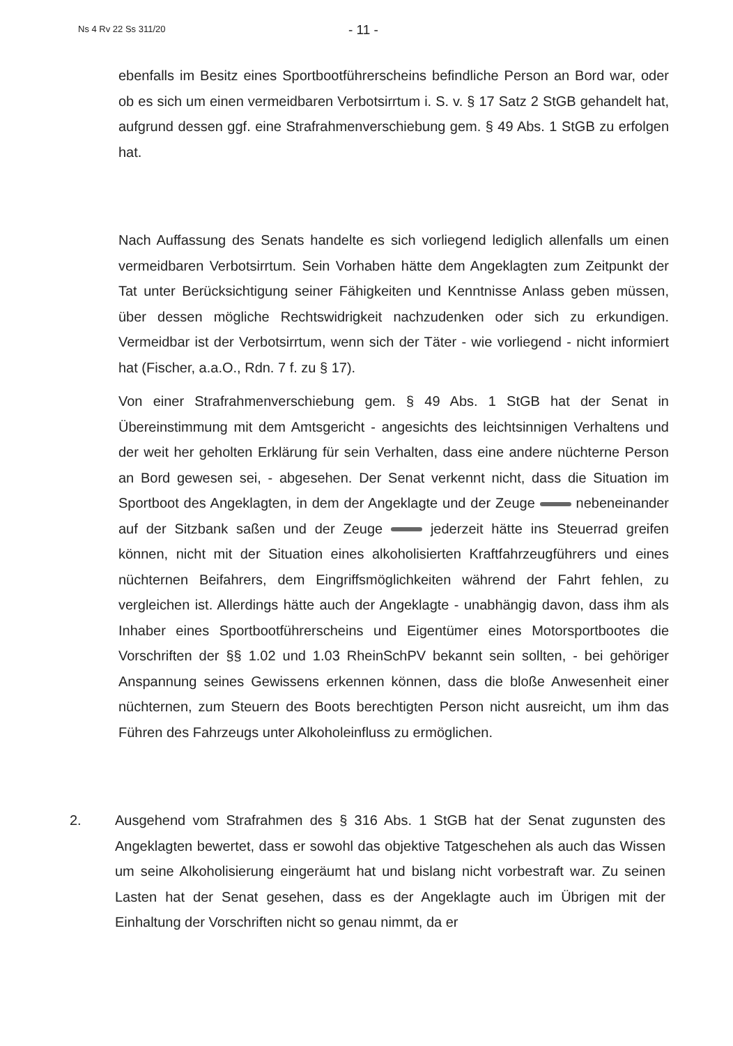Ns 4 Rv 22 Ss 311/20 - 11 -
ebenfalls im Besitz eines Sportbootführerscheins befindliche Person an Bord war, oder ob es sich um einen vermeidbaren Verbotsirrtum i. S. v. § 17 Satz 2 StGB gehandelt hat, aufgrund dessen ggf. eine Strafrahmenverschiebung gem. § 49 Abs. 1 StGB zu erfolgen hat.
Nach Auffassung des Senats handelte es sich vorliegend lediglich allenfalls um einen vermeidbaren Verbotsirrtum. Sein Vorhaben hätte dem Angeklagten zum Zeitpunkt der Tat unter Berücksichtigung seiner Fähigkeiten und Kenntnisse Anlass geben müssen, über dessen mögliche Rechtswidrigkeit nachzudenken oder sich zu erkundigen. Vermeidbar ist der Verbotsirrtum, wenn sich der Täter - wie vorliegend - nicht informiert hat (Fischer, a.a.O., Rdn. 7 f. zu § 17).
Von einer Strafrahmenverschiebung gem. § 49 Abs. 1 StGB hat der Senat in Übereinstimmung mit dem Amtsgericht - angesichts des leichtsinnigen Verhaltens und der weit her geholten Erklärung für sein Verhalten, dass eine andere nüchterne Person an Bord gewesen sei, - abgesehen. Der Senat verkennt nicht, dass die Situation im Sportboot des Angeklagten, in dem der Angeklagte und der Zeuge nebeneinander auf der Sitzbank saßen und der Zeuge jederzeit hätte ins Steuerrad greifen können, nicht mit der Situation eines alkoholisierten Kraftfahrzeugführers und eines nüchternen Beifahrers, dem Eingriffsmöglichkeiten während der Fahrt fehlen, zu vergleichen ist. Allerdings hätte auch der Angeklagte - unabhängig davon, dass ihm als Inhaber eines Sportbootführerscheins und Eigentümer eines Motorsportbootes die Vorschriften der §§ 1.02 und 1.03 RheinSchPV bekannt sein sollten, - bei gehöriger Anspannung seines Gewissens erkennen können, dass die bloße Anwesenheit einer nüchternen, zum Steuern des Boots berechtigten Person nicht ausreicht, um ihm das Führen des Fahrzeugs unter Alkoholeinfluss zu ermöglichen.
2. Ausgehend vom Strafrahmen des § 316 Abs. 1 StGB hat der Senat zugunsten des Angeklagten bewertet, dass er sowohl das objektive Tatgeschehen als auch das Wissen um seine Alkoholisierung eingeräumt hat und bislang nicht vorbestraft war. Zu seinen Lasten hat der Senat gesehen, dass es der Angeklagte auch im Übrigen mit der Einhaltung der Vorschriften nicht so genau nimmt, da er